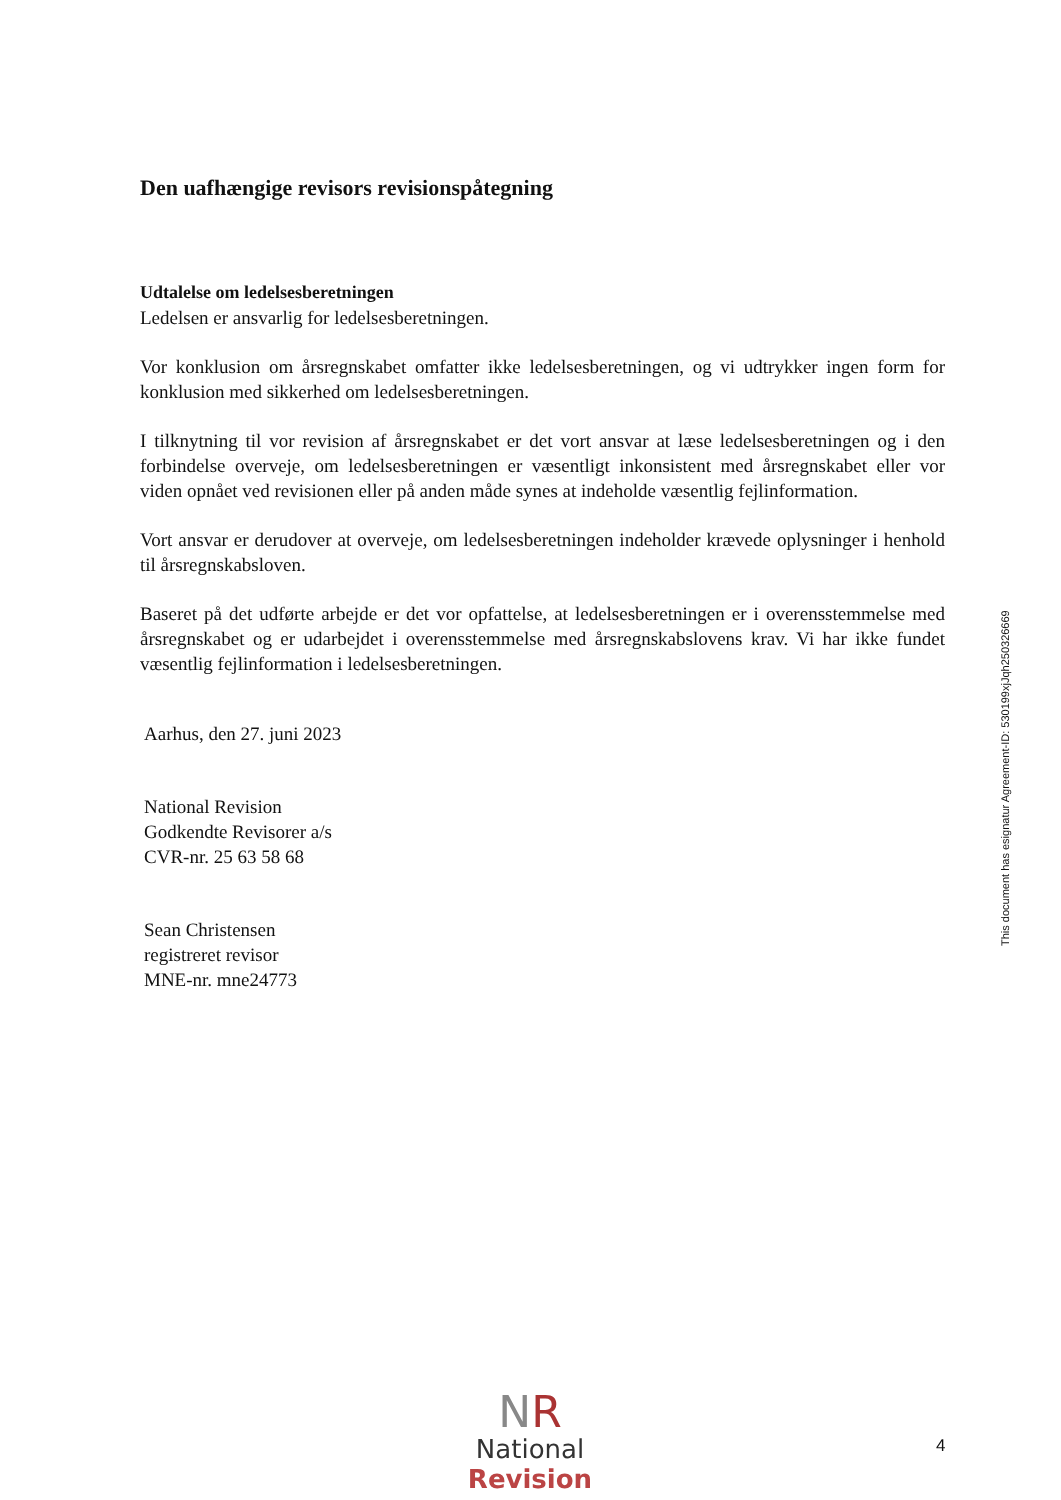Den uafhængige revisors revisionspåtegning
Udtalelse om ledelsesberetningen
Ledelsen er ansvarlig for ledelsesberetningen.
Vor konklusion om årsregnskabet omfatter ikke ledelsesberetningen, og vi udtrykker ingen form for konklusion med sikkerhed om ledelsesberetningen.
I tilknytning til vor revision af årsregnskabet er det vort ansvar at læse ledelsesberetningen og i den forbindelse overveje, om ledelsesberetningen er væsentligt inkonsistent med årsregnskabet eller vor viden opnået ved revisionen eller på anden måde synes at indeholde væsentlig fejlinformation.
Vort ansvar er derudover at overveje, om ledelsesberetningen indeholder krævede oplysninger i henhold til årsregnskabsloven.
Baseret på det udførte arbejde er det vor opfattelse, at ledelsesberetningen er i overensstemmelse med årsregnskabet og er udarbejdet i overensstemmelse med årsregnskabslovens krav. Vi har ikke fundet væsentlig fejlinformation i ledelsesberetningen.
Aarhus, den 27. juni 2023
National Revision
Godkendte Revisorer a/s
CVR-nr. 25 63 58 68
Sean Christensen
registreret revisor
MNE-nr. mne24773
This document has esignatur Agreement-ID: 530199xjJqh250326669
NR
National Revision
4